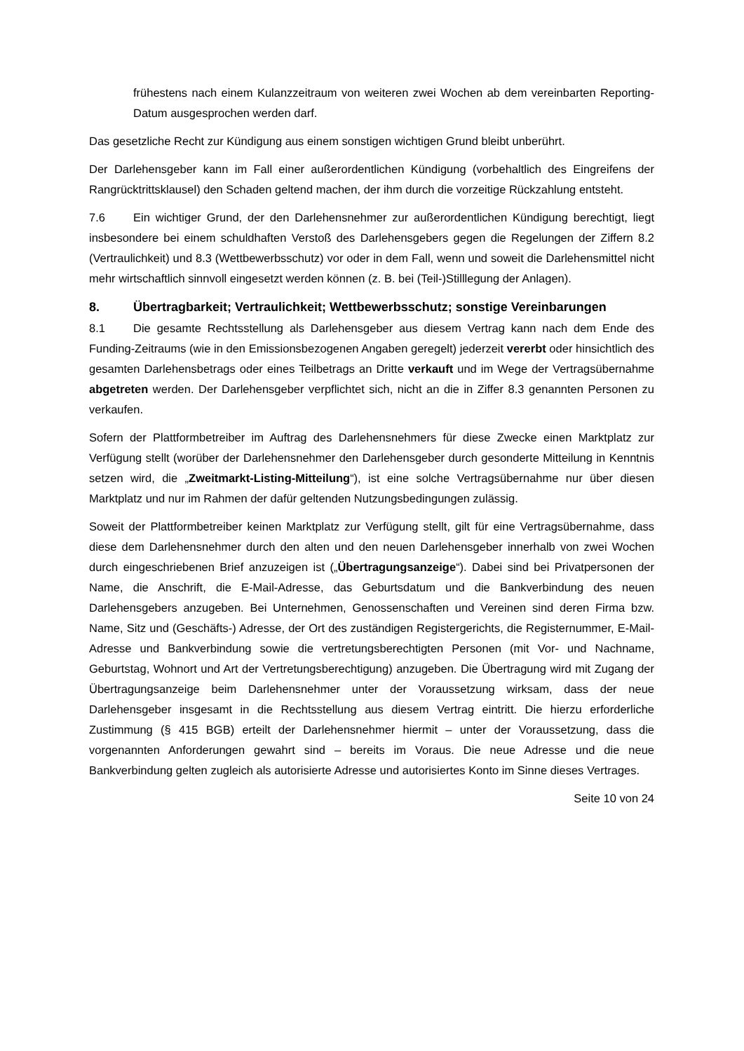frühestens nach einem Kulanzzeitraum von weiteren zwei Wochen ab dem vereinbarten Reporting-Datum ausgesprochen werden darf.
Das gesetzliche Recht zur Kündigung aus einem sonstigen wichtigen Grund bleibt unberührt.
Der Darlehensgeber kann im Fall einer außerordentlichen Kündigung (vorbehaltlich des Eingreifens der Rangrücktrittsklausel) den Schaden geltend machen, der ihm durch die vorzeitige Rückzahlung entsteht.
7.6 Ein wichtiger Grund, der den Darlehensnehmer zur außerordentlichen Kündigung berechtigt, liegt insbesondere bei einem schuldhaften Verstoß des Darlehensgebers gegen die Regelungen der Ziffern 8.2 (Vertraulichkeit) und 8.3 (Wettbewerbsschutz) vor oder in dem Fall, wenn und soweit die Darlehensmittel nicht mehr wirtschaftlich sinnvoll eingesetzt werden können (z. B. bei (Teil-)Stilllegung der Anlagen).
8. Übertragbarkeit; Vertraulichkeit; Wettbewerbsschutz; sonstige Vereinbarungen
8.1 Die gesamte Rechtsstellung als Darlehensgeber aus diesem Vertrag kann nach dem Ende des Funding-Zeitraums (wie in den Emissionsbezogenen Angaben geregelt) jederzeit vererbt oder hinsichtlich des gesamten Darlehensbetrags oder eines Teilbetrags an Dritte verkauft und im Wege der Vertragsübernahme abgetreten werden. Der Darlehensgeber verpflichtet sich, nicht an die in Ziffer 8.3 genannten Personen zu verkaufen.
Sofern der Plattformbetreiber im Auftrag des Darlehensnehmers für diese Zwecke einen Marktplatz zur Verfügung stellt (worüber der Darlehensnehmer den Darlehensgeber durch gesonderte Mitteilung in Kenntnis setzen wird, die „Zweitmarkt-Listing-Mitteilung“), ist eine solche Vertragsübernahme nur über diesen Marktplatz und nur im Rahmen der dafür geltenden Nutzungsbedingungen zulässig.
Soweit der Plattformbetreiber keinen Marktplatz zur Verfügung stellt, gilt für eine Vertragsübernahme, dass diese dem Darlehensnehmer durch den alten und den neuen Darlehensgeber innerhalb von zwei Wochen durch eingeschriebenen Brief anzuzeigen ist („Übertragungsanzeige“). Dabei sind bei Privatpersonen der Name, die Anschrift, die E-Mail-Adresse, das Geburtsdatum und die Bankverbindung des neuen Darlehensgebers anzugeben. Bei Unternehmen, Genossenschaften und Vereinen sind deren Firma bzw. Name, Sitz und (Geschäfts-) Adresse, der Ort des zuständigen Registergerichts, die Registernummer, E-Mail-Adresse und Bankverbindung sowie die vertretungsberechtigten Personen (mit Vor- und Nachname, Geburtstag, Wohnort und Art der Vertretungsberechtigung) anzugeben. Die Übertragung wird mit Zugang der Übertragungsanzeige beim Darlehensnehmer unter der Voraussetzung wirksam, dass der neue Darlehensgeber insgesamt in die Rechtsstellung aus diesem Vertrag eintritt. Die hierzu erforderliche Zustimmung (§ 415 BGB) erteilt der Darlehensnehmer hiermit – unter der Voraussetzung, dass die vorgenannten Anforderungen gewahrt sind – bereits im Voraus. Die neue Adresse und die neue Bankverbindung gelten zugleich als autorisierte Adresse und autorisiertes Konto im Sinne dieses Vertrages.
Seite 10 von 24